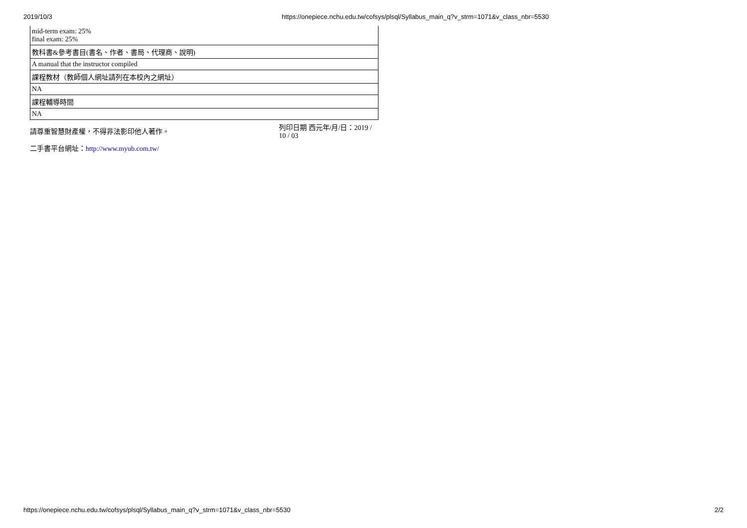2019/10/3 https://onepiece.nchu.edu.tw/cofsys/plsql/Syllabus_main_q?v_strm=1071&v_class_nbr=5530
| mid-term exam: 25% final exam: 25% |
| 教科書&參考書目(書名、作者、書局、代理商、說明) |
| A manual that the instructor compiled |
| 課程教材（教師個人網址請列在本校內之網址） |
| NA |
| 課程輔導時間 |
| NA |
請尊重智慧財產權，不得非法影印他人著作。
列印日期 西元年/月/日：2019 / 10 / 03
二手書平台網址：http://www.myub.com.tw/
https://onepiece.nchu.edu.tw/cofsys/plsql/Syllabus_main_q?v_strm=1071&v_class_nbr=5530 2/2